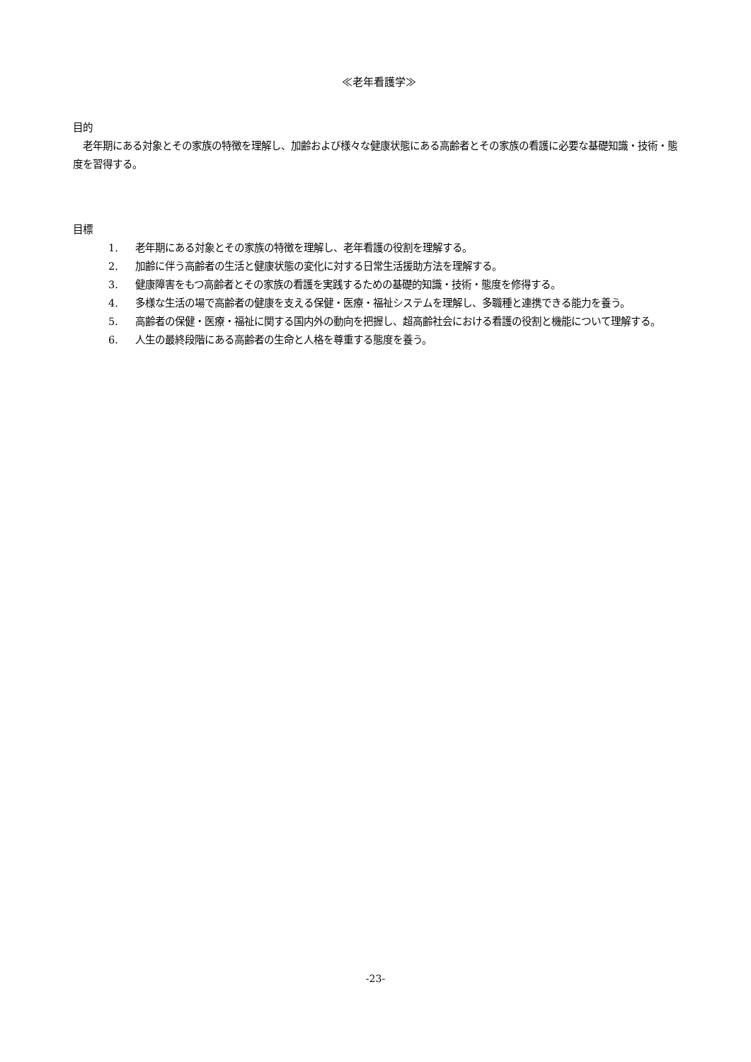≪老年看護学≫
目的
　老年期にある対象とその家族の特徴を理解し、加齢および様々な健康状態にある高齢者とその家族の看護に必要な基礎知識・技術・態度を習得する。
目標
1. 老年期にある対象とその家族の特徴を理解し、老年看護の役割を理解する。
2. 加齢に伴う高齢者の生活と健康状態の変化に対する日常生活援助方法を理解する。
3. 健康障害をもつ高齢者とその家族の看護を実践するための基礎的知識・技術・態度を修得する。
4. 多様な生活の場で高齢者の健康を支える保健・医療・福祉システムを理解し、多職種と連携できる能力を養う。
5. 高齢者の保健・医療・福祉に関する国内外の動向を把握し、超高齢社会における看護の役割と機能について理解する。
6. 人生の最終段階にある高齢者の生命と人格を尊重する態度を養う。
-23-